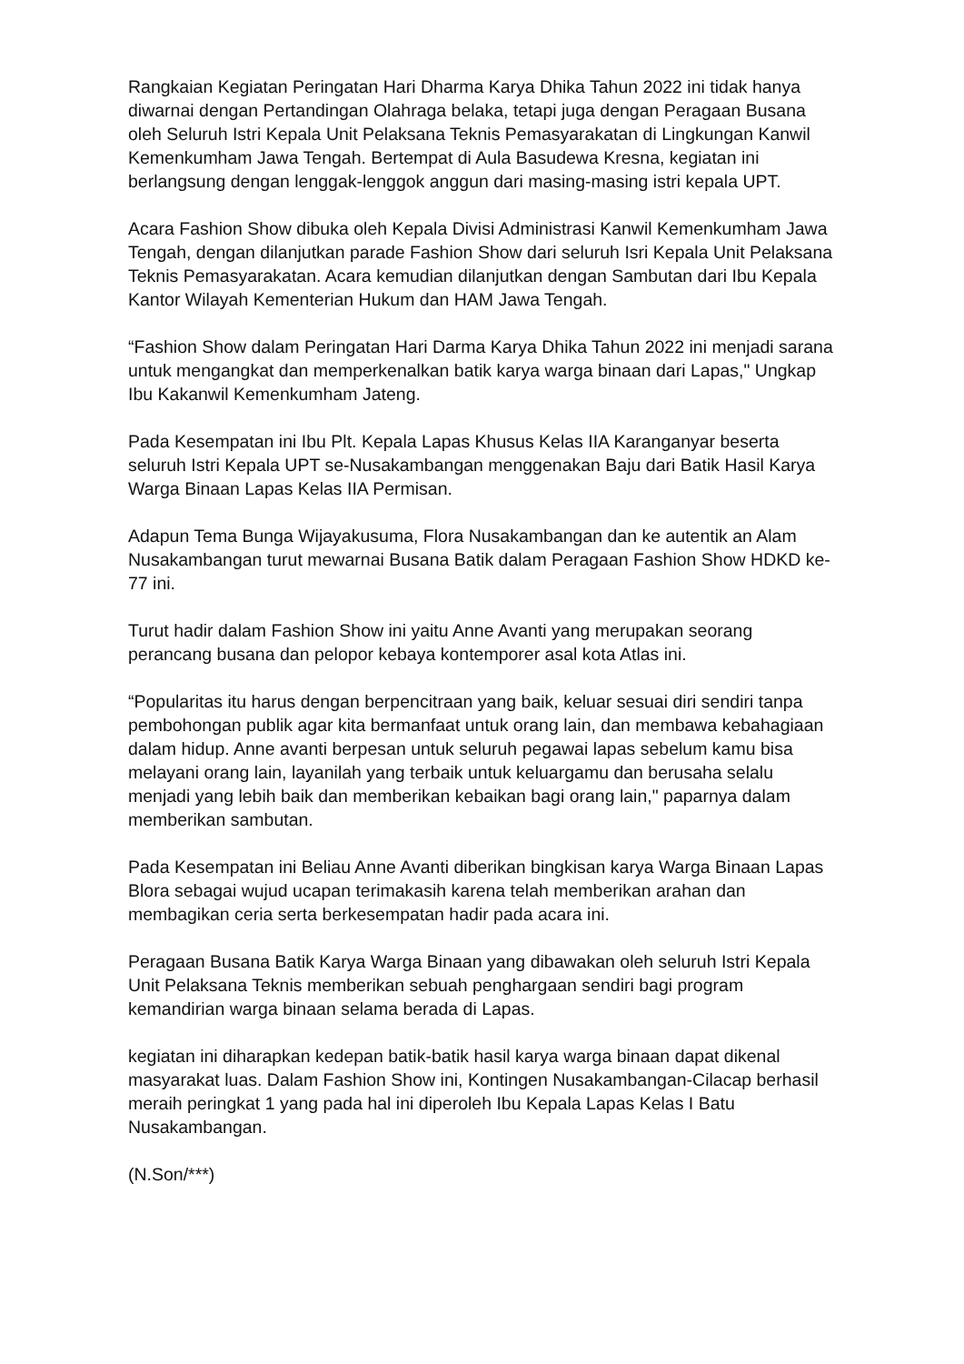Rangkaian Kegiatan Peringatan Hari Dharma Karya Dhika Tahun 2022 ini tidak hanya diwarnai dengan Pertandingan Olahraga belaka, tetapi juga dengan Peragaan Busana oleh Seluruh Istri Kepala Unit Pelaksana Teknis Pemasyarakatan di Lingkungan Kanwil Kemenkumham Jawa Tengah. Bertempat di Aula Basudewa Kresna, kegiatan ini berlangsung dengan lenggak-lenggok anggun dari masing-masing istri kepala UPT.
Acara Fashion Show dibuka oleh Kepala Divisi Administrasi Kanwil Kemenkumham Jawa Tengah, dengan dilanjutkan parade Fashion Show dari seluruh Isri Kepala Unit Pelaksana Teknis Pemasyarakatan. Acara kemudian dilanjutkan dengan Sambutan dari Ibu Kepala Kantor Wilayah Kementerian Hukum dan HAM Jawa Tengah.
“Fashion Show dalam Peringatan Hari Darma Karya Dhika Tahun 2022 ini menjadi sarana untuk mengangkat dan memperkenalkan batik karya warga binaan dari Lapas," Ungkap Ibu Kakanwil Kemenkumham Jateng.
Pada Kesempatan ini Ibu Plt. Kepala Lapas Khusus Kelas IIA Karanganyar beserta seluruh Istri Kepala UPT se-Nusakambangan menggenakan Baju dari Batik Hasil Karya Warga Binaan Lapas Kelas IIA Permisan.
Adapun Tema Bunga Wijayakusuma, Flora Nusakambangan dan ke autentik an Alam Nusakambangan turut mewarnai Busana Batik dalam Peragaan Fashion Show HDKD ke-77 ini.
Turut hadir dalam Fashion Show ini yaitu Anne Avanti yang merupakan seorang perancang busana dan pelopor kebaya kontemporer asal kota Atlas ini.
“Popularitas itu harus dengan berpencitraan yang baik, keluar sesuai diri sendiri tanpa pembohongan publik agar kita bermanfaat untuk orang lain, dan membawa kebahagiaan dalam hidup. Anne avanti berpesan untuk seluruh pegawai lapas sebelum kamu bisa melayani orang lain, layanilah yang terbaik untuk keluargamu dan berusaha selalu menjadi yang lebih baik dan memberikan kebaikan bagi orang lain," paparnya dalam memberikan sambutan.
Pada Kesempatan ini Beliau Anne Avanti diberikan bingkisan karya Warga Binaan Lapas Blora sebagai wujud ucapan terimakasih karena telah memberikan arahan dan membagikan ceria serta berkesempatan hadir pada acara ini.
Peragaan Busana Batik Karya Warga Binaan yang dibawakan oleh seluruh Istri Kepala Unit Pelaksana Teknis memberikan sebuah penghargaan sendiri bagi program kemandirian warga binaan selama berada di Lapas.
kegiatan ini diharapkan kedepan batik-batik hasil karya warga binaan dapat dikenal masyarakat luas. Dalam Fashion Show ini, Kontingen Nusakambangan-Cilacap berhasil meraih peringkat 1 yang pada hal ini diperoleh Ibu Kepala Lapas Kelas I Batu Nusakambangan.
(N.Son/***)